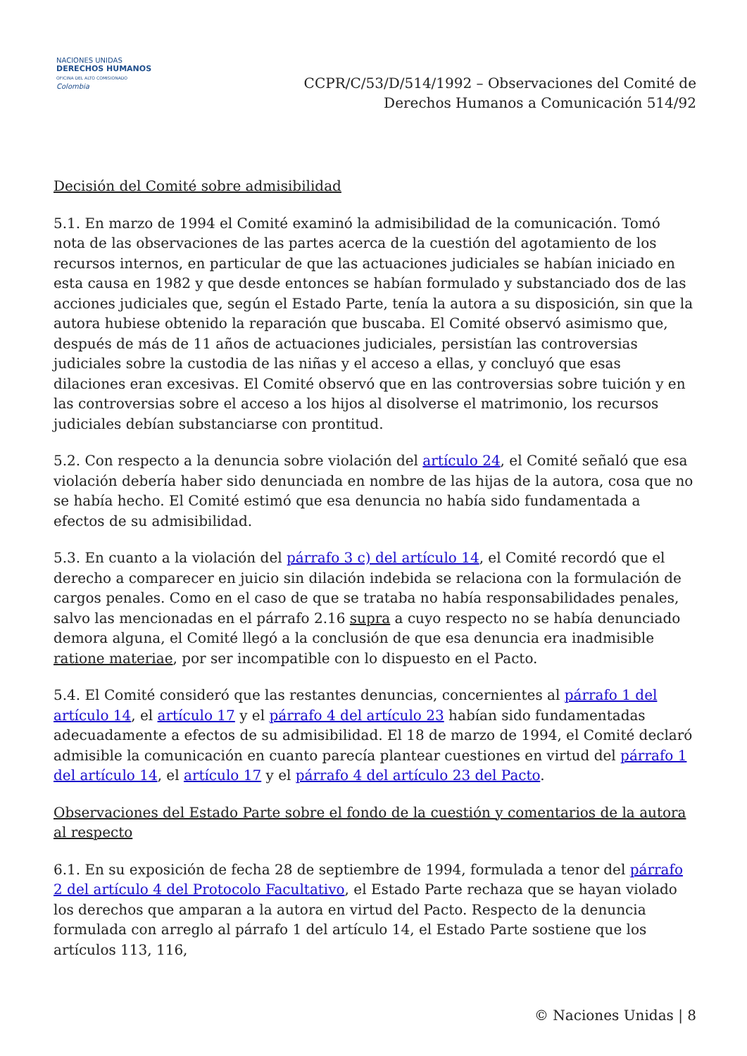NACIONES UNIDAS
DERECHOS HUMANOS
OFICINA DEL ALTO COMISIONADO
Colombia
CCPR/C/53/D/514/1992 – Observaciones del Comité de Derechos Humanos a Comunicación 514/92
Decisión del Comité sobre admisibilidad
5.1. En marzo de 1994 el Comité examinó la admisibilidad de la comunicación. Tomó nota de las observaciones de las partes acerca de la cuestión del agotamiento de los recursos internos, en particular de que las actuaciones judiciales se habían iniciado en esta causa en 1982 y que desde entonces se habían formulado y substanciado dos de las acciones judiciales que, según el Estado Parte, tenía la autora a su disposición, sin que la autora hubiese obtenido la reparación que buscaba. El Comité observó asimismo que, después de más de 11 años de actuaciones judiciales, persistían las controversias judiciales sobre la custodia de las niñas y el acceso a ellas, y concluyó que esas dilaciones eran excesivas. El Comité observó que en las controversias sobre tuición y en las controversias sobre el acceso a los hijos al disolverse el matrimonio, los recursos judiciales debían substanciarse con prontitud.
5.2. Con respecto a la denuncia sobre violación del artículo 24, el Comité señaló que esa violación debería haber sido denunciada en nombre de las hijas de la autora, cosa que no se había hecho. El Comité estimó que esa denuncia no había sido fundamentada a efectos de su admisibilidad.
5.3. En cuanto a la violación del párrafo 3 c) del artículo 14, el Comité recordó que el derecho a comparecer en juicio sin dilación indebida se relaciona con la formulación de cargos penales. Como en el caso de que se trataba no había responsabilidades penales, salvo las mencionadas en el párrafo 2.16 supra a cuyo respecto no se había denunciado demora alguna, el Comité llegó a la conclusión de que esa denuncia era inadmisible ratione materiae, por ser incompatible con lo dispuesto en el Pacto.
5.4. El Comité consideró que las restantes denuncias, concernientes al párrafo 1 del artículo 14, el artículo 17 y el párrafo 4 del artículo 23 habían sido fundamentadas adecuadamente a efectos de su admisibilidad. El 18 de marzo de 1994, el Comité declaró admisible la comunicación en cuanto parecía plantear cuestiones en virtud del párrafo 1 del artículo 14, el artículo 17 y el párrafo 4 del artículo 23 del Pacto.
Observaciones del Estado Parte sobre el fondo de la cuestión y comentarios de la autora al respecto
6.1. En su exposición de fecha 28 de septiembre de 1994, formulada a tenor del párrafo 2 del artículo 4 del Protocolo Facultativo, el Estado Parte rechaza que se hayan violado los derechos que amparan a la autora en virtud del Pacto. Respecto de la denuncia formulada con arreglo al párrafo 1 del artículo 14, el Estado Parte sostiene que los artículos 113, 116,
© Naciones Unidas | 8